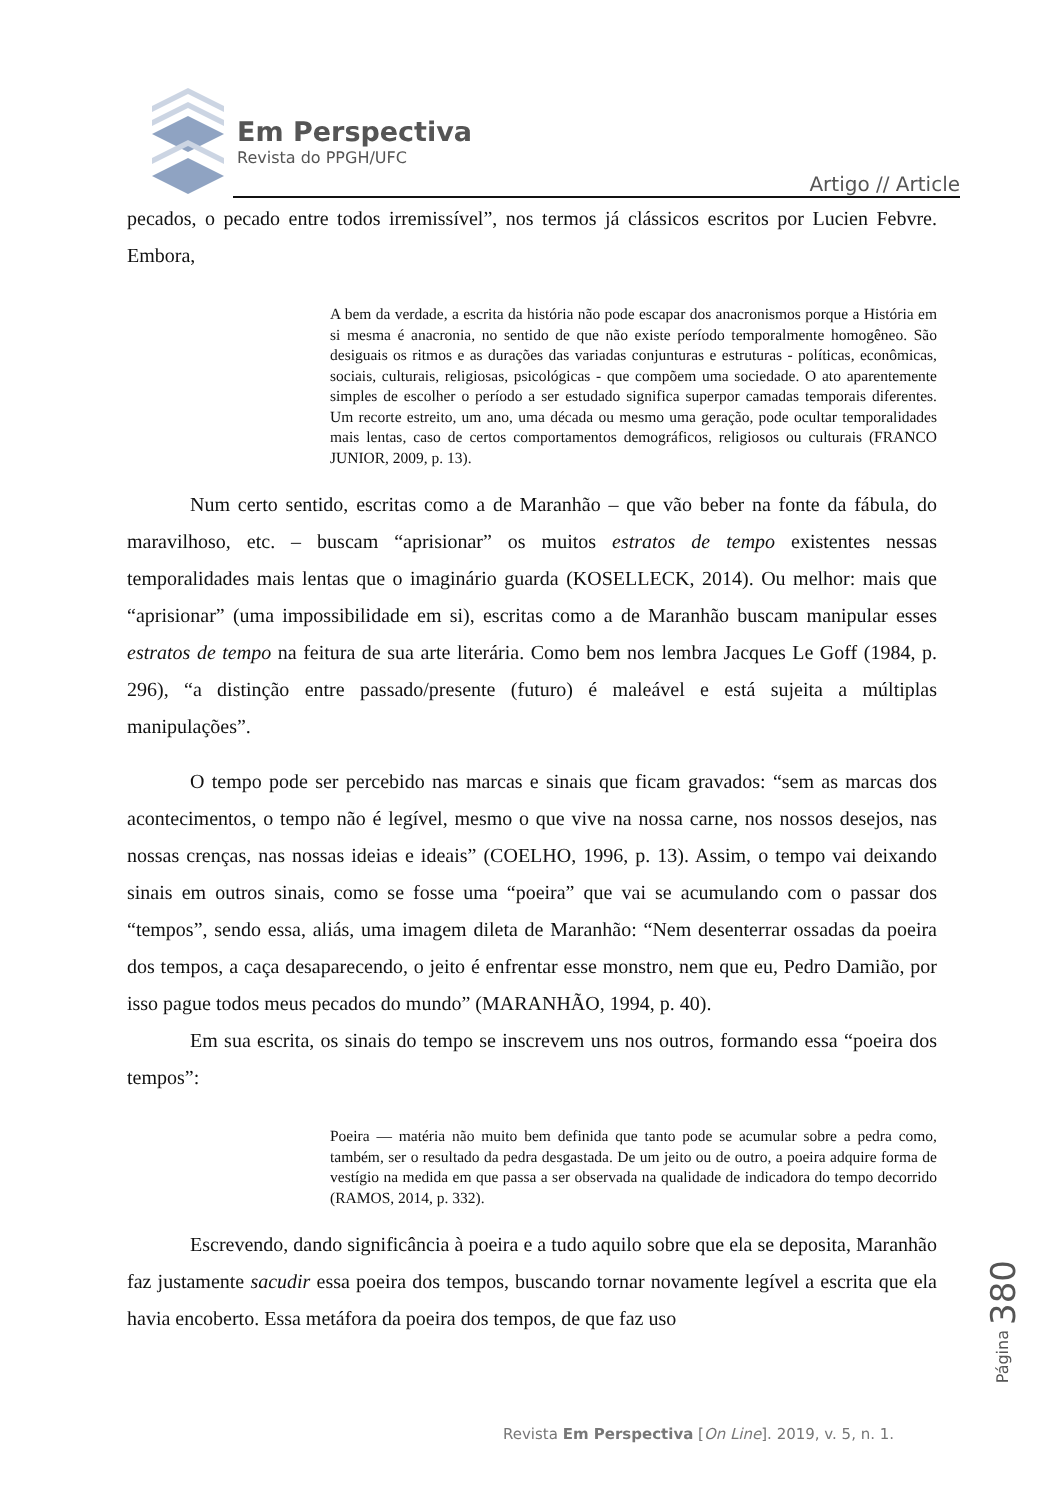Em Perspectiva
Revista do PPGH/UFC
Artigo // Article
pecados, o pecado entre todos irremissível”, nos termos já clássicos escritos por Lucien Febvre. Embora,
A bem da verdade, a escrita da história não pode escapar dos anacronismos porque a História em si mesma é anacronia, no sentido de que não existe período temporalmente homogêneo. São desiguais os ritmos e as durações das variadas conjunturas e estruturas - políticas, econômicas, sociais, culturais, religiosas, psicológicas - que compõem uma sociedade. O ato aparentemente simples de escolher o período a ser estudado significa superpor camadas temporais diferentes. Um recorte estreito, um ano, uma década ou mesmo uma geração, pode ocultar temporalidades mais lentas, caso de certos comportamentos demográficos, religiosos ou culturais (FRANCO JUNIOR, 2009, p. 13).
Num certo sentido, escritas como a de Maranhão – que vão beber na fonte da fábula, do maravilhoso, etc. – buscam “aprisionar” os muitos estratos de tempo existentes nessas temporalidades mais lentas que o imaginário guarda (KOSELLECK, 2014). Ou melhor: mais que “aprisionar” (uma impossibilidade em si), escritas como a de Maranhão buscam manipular esses estratos de tempo na feitura de sua arte literária. Como bem nos lembra Jacques Le Goff (1984, p. 296), “a distinção entre passado/presente (futuro) é maleável e está sujeita a múltiplas manipulações”.
O tempo pode ser percebido nas marcas e sinais que ficam gravados: “sem as marcas dos acontecimentos, o tempo não é legível, mesmo o que vive na nossa carne, nos nossos desejos, nas nossas crenças, nas nossas ideias e ideais” (COELHO, 1996, p. 13). Assim, o tempo vai deixando sinais em outros sinais, como se fosse uma “poeira” que vai se acumulando com o passar dos “tempos”, sendo essa, aliás, uma imagem dileta de Maranhão: “Nem desenterrar ossadas da poeira dos tempos, a caça desaparecendo, o jeito é enfrentar esse monstro, nem que eu, Pedro Damião, por isso pague todos meus pecados do mundo” (MARANHÃO, 1994, p. 40).
Em sua escrita, os sinais do tempo se inscrevem uns nos outros, formando essa “poeira dos tempos”:
Poeira — matéria não muito bem definida que tanto pode se acumular sobre a pedra como, também, ser o resultado da pedra desgastada. De um jeito ou de outro, a poeira adquire forma de vestígio na medida em que passa a ser observada na qualidade de indicadora do tempo decorrido (RAMOS, 2014, p. 332).
Escrevendo, dando significância à poeira e a tudo aquilo sobre que ela se deposita, Maranhão faz justamente sacudir essa poeira dos tempos, buscando tornar novamente legível a escrita que ela havia encoberto. Essa metáfora da poeira dos tempos, de que faz uso
Página 380
Revista Em Perspectiva [On Line]. 2019, v. 5, n. 1.